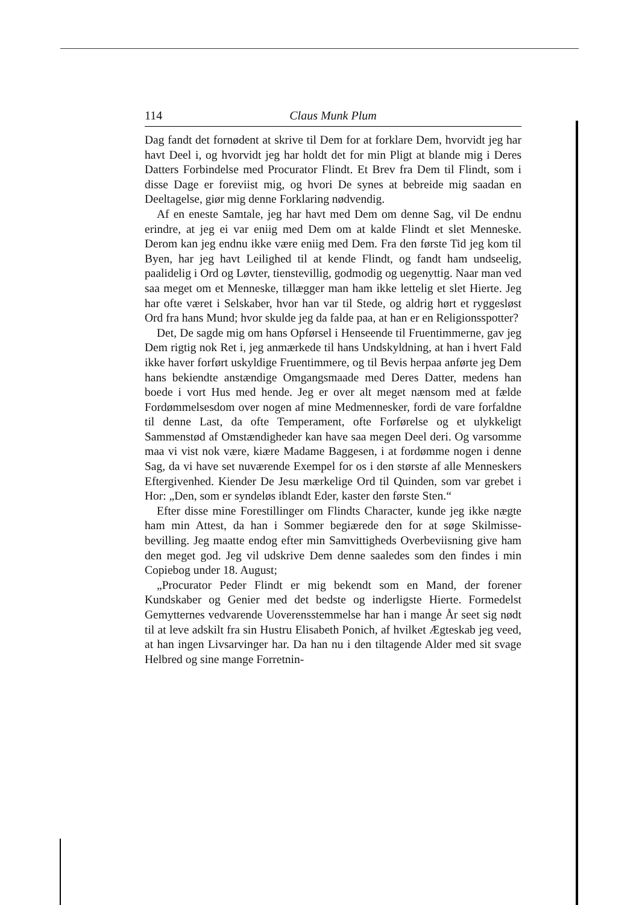114 Claus Munk Plum
Dag fandt det fornødent at skrive til Dem for at forklare Dem, hvorvidt jeg har havt Deel i, og hvorvidt jeg har holdt det for min Pligt at blande mig i Deres Datters Forbindelse med Procurator Flindt. Et Brev fra Dem til Flindt, som i disse Dage er foreviist mig, og hvori De synes at bebreide mig saadan en Deeltagelse, giør mig denne Forklaring nødvendig.
Af en eneste Samtale, jeg har havt med Dem om denne Sag, vil De endnu erindre, at jeg ei var eniig med Dem om at kalde Flindt et slet Menneske. Derom kan jeg endnu ikke være eniig med Dem. Fra den første Tid jeg kom til Byen, har jeg havt Leilighed til at kende Flindt, og fandt ham undseelig, paalidelig i Ord og Løvter, tienstevillig, godmodig og uegenyttig. Naar man ved saa meget om et Menneske, tillægger man ham ikke lettelig et slet Hierte. Jeg har ofte været i Selskaber, hvor han var til Stede, og aldrig hørt et ryggesløst Ord fra hans Mund; hvor skulde jeg da falde paa, at han er en Religionsspotter?
Det, De sagde mig om hans Opførsel i Henseende til Fruentimmerne, gav jeg Dem rigtig nok Ret i, jeg anmærkede til hans Undskyldning, at han i hvert Fald ikke haver forført uskyldige Fruentimmere, og til Bevis herpaa anførte jeg Dem hans bekiendte anstændige Omgangsmaade med Deres Datter, medens han boede i vort Hus med hende. Jeg er over alt meget nænsom med at fælde Fordømmelsesdom over nogen af mine Medmennesker, fordi de vare forfaldne til denne Last, da ofte Temperament, ofte Forførelse og et ulykkeligt Sammenstød af Omstændigheder kan have saa megen Deel deri. Og varsomme maa vi vist nok være, kiære Madame Baggesen, i at fordømme nogen i denne Sag, da vi have set nuværende Exempel for os i den største af alle Menneskers Eftergivenhed. Kiender De Jesu mærkelige Ord til Quinden, som var grebet i Hor: „Den, som er syndeløs iblandt Eder, kaster den første Sten.“
Efter disse mine Forestillinger om Flindts Character, kunde jeg ikke nægte ham min Attest, da han i Sommer begiærede den for at søge Skilmisse-bevilling. Jeg maatte endog efter min Samvittigheds Overbeviisning give ham den meget god. Jeg vil udskrive Dem denne saaledes som den findes i min Copiebog under 18. August;
„Procurator Peder Flindt er mig bekendt som en Mand, der forener Kundskaber og Genier med det bedste og inderligste Hierte. Formedelst Gemytternes vedvarende Uoverensstemmelse har han i mange År seet sig nødt til at leve adskilt fra sin Hustru Elisabeth Ponich, af hvilket Ægteskab jeg veed, at han ingen Livsarvinger har. Da han nu i den tiltagende Alder med sit svage Helbred og sine mange Forretnin-